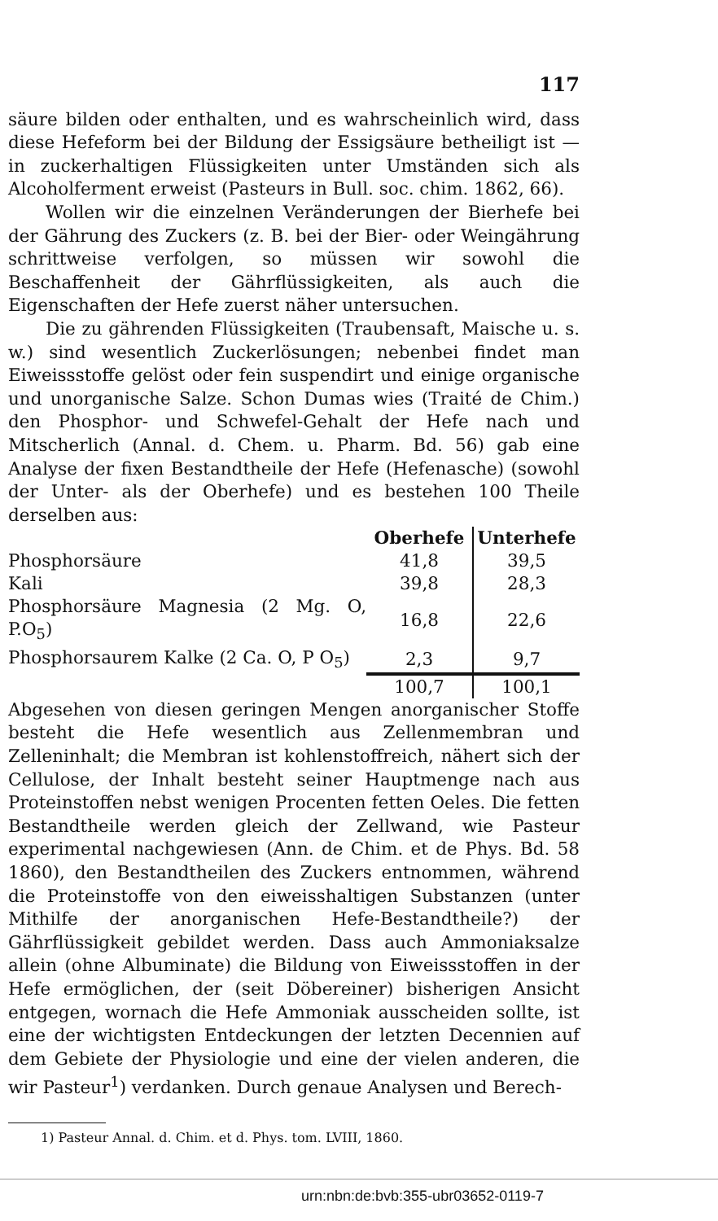117
säure bilden oder enthalten, und es wahrscheinlich wird, dass diese Hefeform bei der Bildung der Essigsäure betheiligt ist — in zuckerhaltigen Flüssigkeiten unter Umständen sich als Alcoholferment erweist (Pasteurs in Bull. soc. chim. 1862, 66).
Wollen wir die einzelnen Veränderungen der Bierhefe bei der Gährung des Zuckers (z. B. bei der Bier- oder Weingährung schrittweise verfolgen, so müssen wir sowohl die Beschaffenheit der Gährflüssigkeiten, als auch die Eigenschaften der Hefe zuerst näher untersuchen.
Die zu gährenden Flüssigkeiten (Traubensaft, Maische u. s. w.) sind wesentlich Zuckerlösungen; nebenbei findet man Eiweissstoffe gelöst oder fein suspendirt und einige organische und unorganische Salze. Schon Dumas wies (Traité de Chim.) den Phosphor- und Schwefel-Gehalt der Hefe nach und Mitscherlich (Annal. d. Chem. u. Pharm. Bd. 56) gab eine Analyse der fixen Bestandtheile der Hefe (Hefenasche) (sowohl der Unter- als der Oberhefe) und es bestehen 100 Theile derselben aus:
| | Oberhefe | Unterhefe |
| Phosphorsäure | 41,8 | 39,5 |
| Kali | 39,8 | 28,3 |
| Phosphorsäure Magnesia (2 Mg. O, P.O<sub>5</sub>) | 16,8 | 22,6 |
| Phosphorsaurem Kalke (2 Ca. O, P O<sub>5</sub>) | 2,3 | 9,7 |
| | 100,7 | 100,1 |
Abgesehen von diesen geringen Mengen anorganischer Stoffe besteht die Hefe wesentlich aus Zellenmembran und Zelleninhalt; die Membran ist kohlenstoffreich, nähert sich der Cellulose, der Inhalt besteht seiner Hauptmenge nach aus Proteinstoffen nebst wenigen Procenten fetten Oeles. Die fetten Bestandtheile werden gleich der Zellwand, wie Pasteur experimental nachgewiesen (Ann. de Chim. et de Phys. Bd. 58 1860), den Bestandtheilen des Zuckers entnommen, während die Proteinstoffe von den eiweisshaltigen Substanzen (unter Mithilfe der anorganischen Hefe-Bestandtheile?) der Gährflüssigkeit gebildet werden. Dass auch Ammoniaksalze allein (ohne Albuminate) die Bildung von Eiweissstoffen in der Hefe ermöglichen, der (seit Döbereiner) bisherigen Ansicht entgegen, wornach die Hefe Ammoniak ausscheiden sollte, ist eine der wichtigsten Entdeckungen der letzten Decennien auf dem Gebiete der Physiologie und eine der vielen anderen, die wir Pasteur<sup>1</sup>) verdanken. Durch genaue Analysen und Berech-
1) Pasteur Annal. d. Chim. et d. Phys. tom. LVIII, 1860.
urn:nbn:de:bvb:355-ubr03652-0119-7